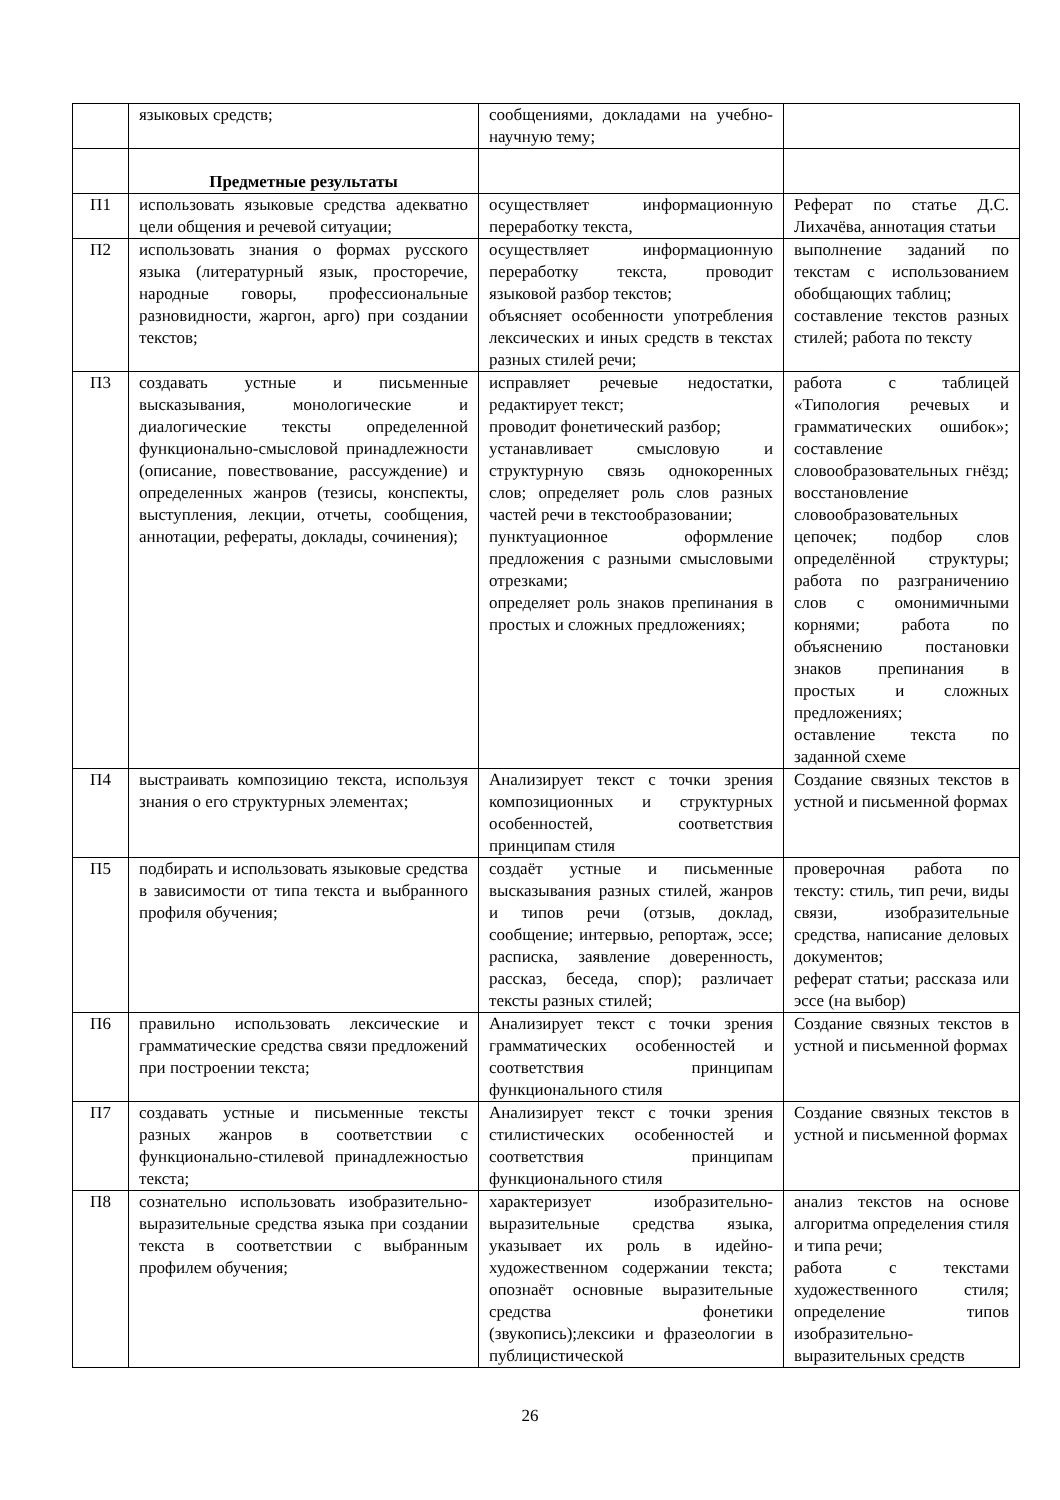| | языковых средств; | сообщениями, докладами на учебно-научную тему; | |
| | Предметные результаты | | |
| П1 | использовать языковые средства адекватно цели общения и речевой ситуации; | осуществляет информационную переработку текста, | Реферат по статье Д.С. Лихачёва, аннотация статьи |
| П2 | использовать знания о формах русского языка (литературный язык, просторечие, народные говоры, профессиональные разновидности, жаргон, арго) при создании текстов; | осуществляет информационную переработку текста, проводит языковой разбор текстов; объясняет особенности употребления лексических и иных средств в текстах разных стилей речи; | выполнение заданий по текстам с использованием обобщающих таблиц; составление текстов разных стилей; работа по тексту |
| П3 | создавать устные и письменные высказывания, монологические и диалогические тексты определенной функционально-смысловой принадлежности (описание, повествование, рассуждение) и определенных жанров (тезисы, конспекты, выступления, лекции, отчеты, сообщения, аннотации, рефераты, доклады, сочинения); | исправляет речевые недостатки, редактирует текст; проводит фонетический разбор; устанавливает смысловую и структурную связь однокоренных слов; определяет роль слов разных частей речи в текстообразовании; пунктуационное оформление предложения с разными смысловыми отрезками; определяет роль знаков препинания в простых и сложных предложениях; | работа с таблицей «Типология речевых и грамматических ошибок»; составление словообразовательных гнёзд; восстановление словообразовательных цепочек; подбор слов определённой структуры; работа по разграничению слов с омонимичными корнями; работа по объяснению постановки знаков препинания в простых и сложных предложениях; оставление текста по заданной схеме |
| П4 | выстраивать композицию текста, используя знания о его структурных элементах; | Анализирует текст с точки зрения композиционных и структурных особенностей, соответствия принципам стиля | Создание связных текстов в устной и письменной формах |
| П5 | подбирать и использовать языковые средства в зависимости от типа текста и выбранного профиля обучения; | создаёт устные и письменные высказывания разных стилей, жанров и типов речи (отзыв, доклад, сообщение; интервью, репортаж, эссе; расписка, заявление доверенность, рассказ, беседа, спор); различает тексты разных стилей; | проверочная работа по тексту: стиль, тип речи, виды связи, изобразительные средства, написание деловых документов; реферат статьи; рассказа или эссе (на выбор) |
| П6 | правильно использовать лексические и грамматические средства связи предложений при построении текста; | Анализирует текст с точки зрения грамматических особенностей и соответствия принципам функционального стиля | Создание связных текстов в устной и письменной формах |
| П7 | создавать устные и письменные тексты разных жанров в соответствии с функционально-стилевой принадлежностью текста; | Анализирует текст с точки зрения стилистических особенностей и соответствия принципам функционального стиля | Создание связных текстов в устной и письменной формах |
| П8 | сознательно использовать изобразительно-выразительные средства языка при создании текста в соответствии с выбранным профилем обучения; | характеризует изобразительно-выразительные средства языка, указывает их роль в идейно-художественном содержании текста; опознаёт основные выразительные средства фонетики (звукопись);лексики и фразеологии в публицистической | анализ текстов на основе алгоритма определения стиля и типа речи; работа с текстами художественного стиля; определение типов изобразительно-выразительных средств |
26